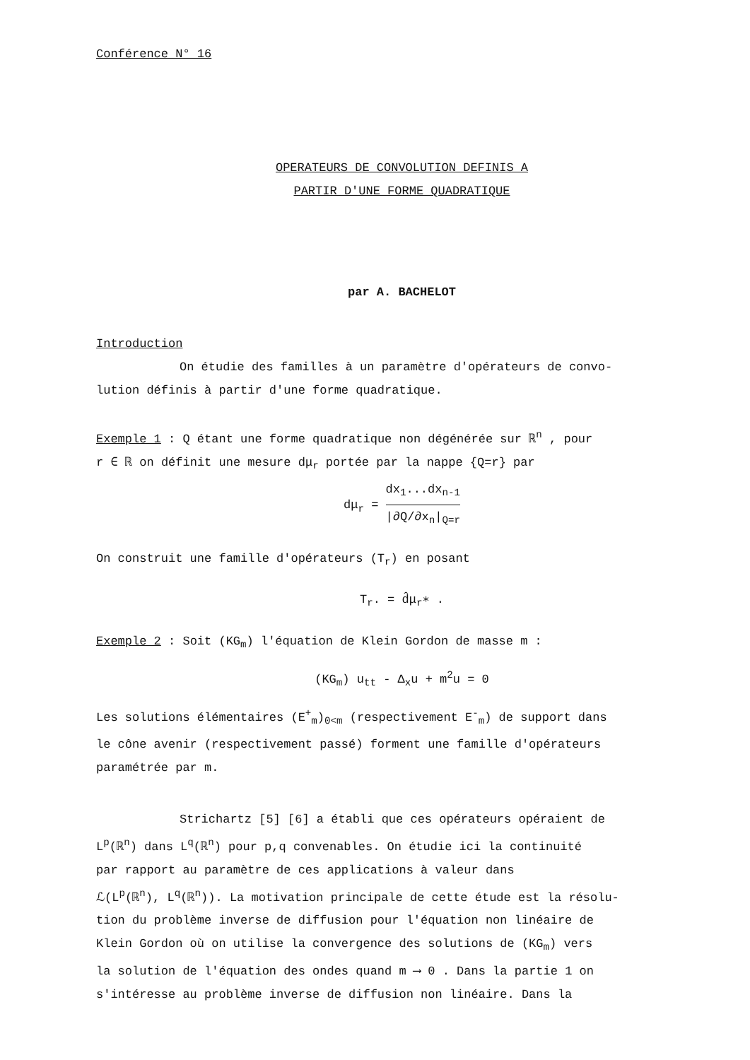Conférence N° 16
OPERATEURS DE CONVOLUTION DEFINIS A
PARTIR D'UNE FORME QUADRATIQUE
par A. BACHELOT
Introduction
On étudie des familles à un paramètre d'opérateurs de convo-
lution définis à partir d'une forme quadratique.
Exemple 1 : Q étant une forme quadratique non dégénérée sur ℝ<sup>n</sup> , pour
r ∈ ℝ on définit une mesure dμ<sub>r</sub> portée par la nappe {Q=r} par
dμ<sub>r</sub> = dx<sub>1</sub>...dx<sub>n-1</sub> |∂Q/∂x<sub>n</sub>|<sub>Q=r</sub>
On construit une famille d'opérateurs (T<sub>r</sub>) en posant
T<sub>r</sub>. = d̂μ<sub>r</sub>∗ .
Exemple 2 : Soit (KG<sub>m</sub>) l'équation de Klein Gordon de masse m :
(KG<sub>m</sub>) u<sub>tt</sub> - Δ<sub>x</sub>u + m<sup>2</sup>u = 0
Les solutions élémentaires (E<sup>+</sup><sub>m</sub>)<sub>0<m</sub> (respectivement E<sup>-</sup><sub>m</sub>) de support dans
le cône avenir (respectivement passé) forment une famille d'opérateurs
paramétrée par m.
Strichartz [5] [6] a établi que ces opérateurs opéraient de
L<sup>p</sup>(ℝ<sup>n</sup>) dans L<sup>q</sup>(ℝ<sup>n</sup>) pour p,q convenables. On étudie ici la continuité
par rapport au paramètre de ces applications à valeur dans
ℒ(L<sup>p</sup>(ℝ<sup>n</sup>), L<sup>q</sup>(ℝ<sup>n</sup>)). La motivation principale de cette étude est la résolu-
tion du problème inverse de diffusion pour l'équation non linéaire de
Klein Gordon où on utilise la convergence des solutions de (KG<sub>m</sub>) vers
la solution de l'équation des ondes quand m ⟶ 0 . Dans la partie 1 on
s'intéresse au problème inverse de diffusion non linéaire. Dans la